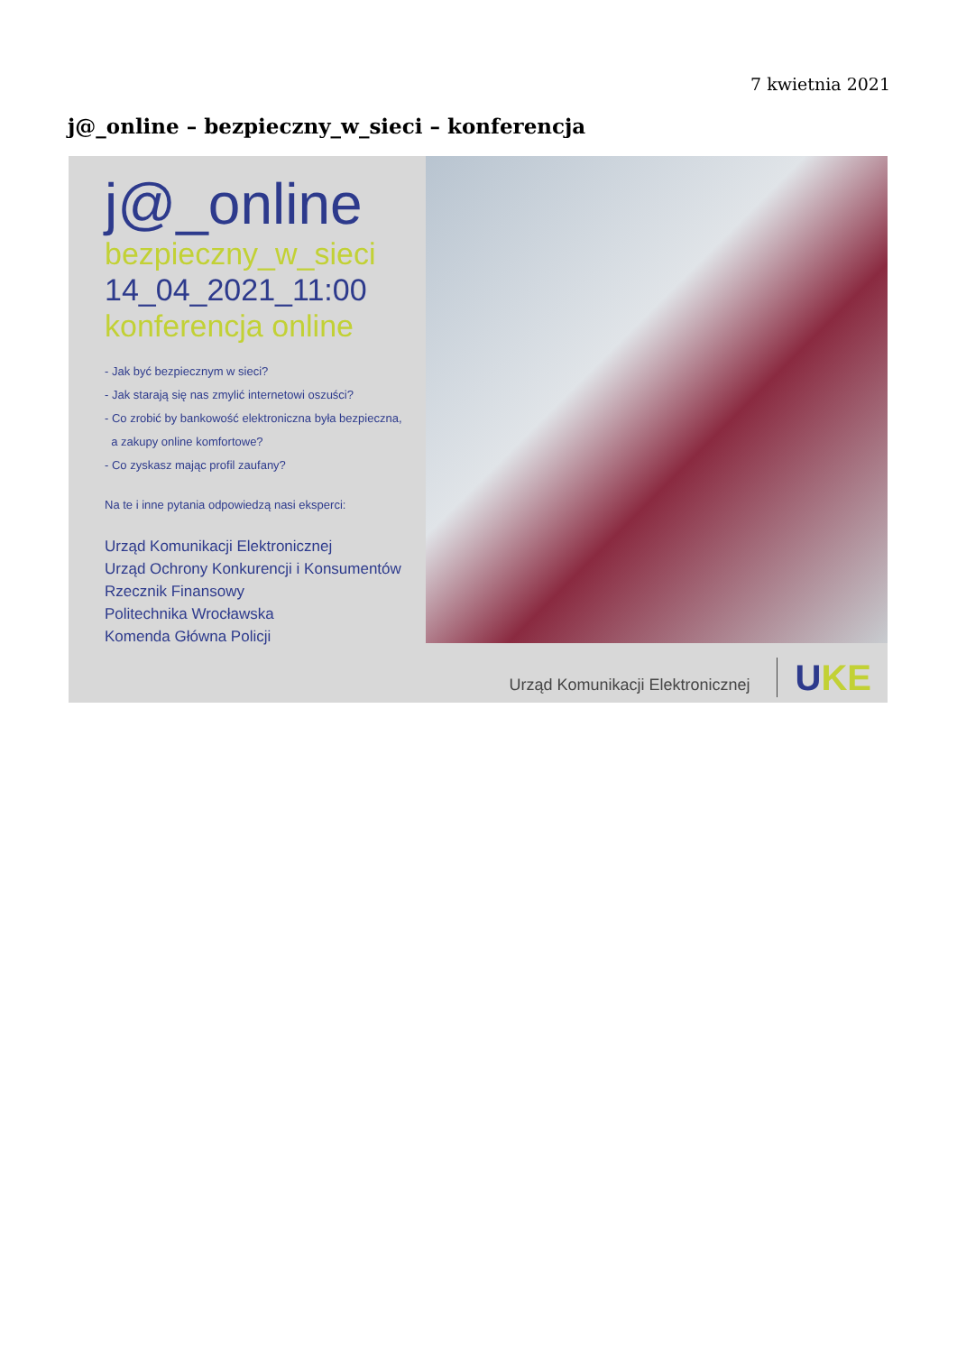7 kwietnia 2021
j@_online – bezpieczny_w_sieci – konferencja
j@_online
bezpieczny_w_sieci
14_04_2021_11:00
konferencja online
- Jak być bezpiecznym w sieci?
- Jak starają się nas zmylić internetowi oszuści?
- Co zrobić by bankowość elektroniczna była bezpieczna,
a zakupy online komfortowe?
- Co zyskasz mając profil zaufany?
Na te i inne pytania odpowiedzą nasi eksperci:
Urząd Komunikacji Elektronicznej
Urząd Ochrony Konkurencji i Konsumentów
Rzecznik Finansowy
Politechnika Wrocławska
Komenda Główna Policji
Urząd Komunikacji Elektronicznej UKE